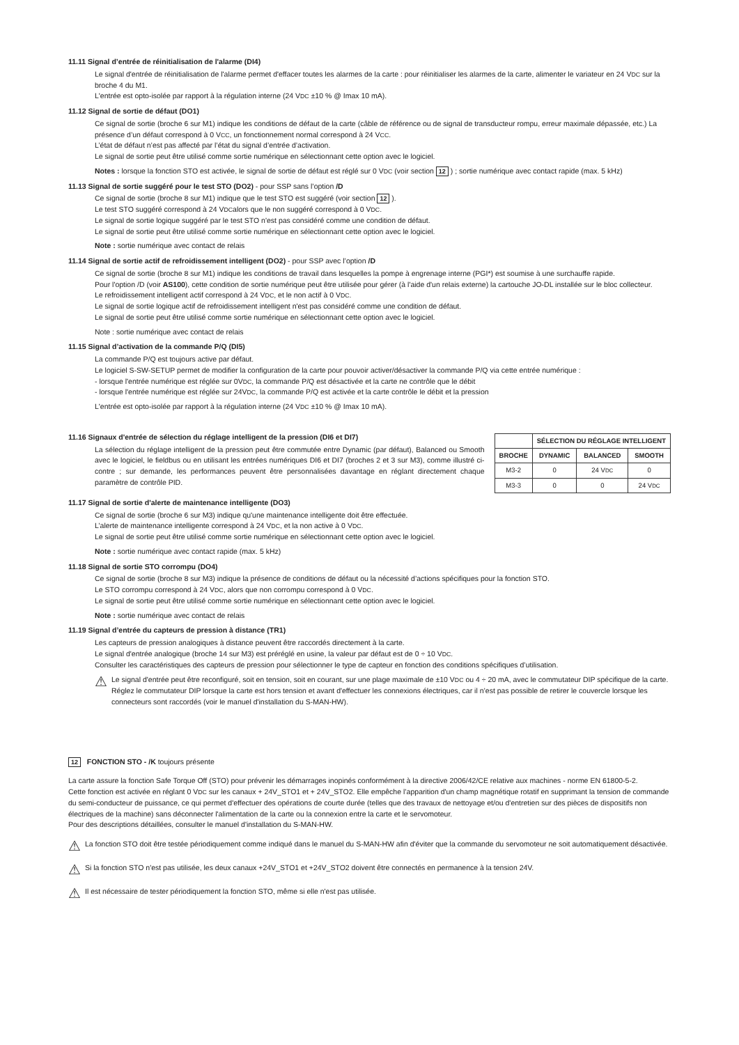11.11 Signal d’entrée de réinitialisation de l'alarme (DI4)
Le signal d'entrée de réinitialisation de l'alarme permet d'effacer toutes les alarmes de la carte : pour réinitialiser les alarmes de la carte, alimenter le variateur en 24 VDC sur la broche 4 du M1.
L'entrée est opto-isolée par rapport à la régulation interne (24 VDC ±10 % @ Imax 10 mA).
11.12 Signal de sortie de défaut (DO1)
Ce signal de sortie (broche 6 sur M1) indique les conditions de défaut de la carte (câble de référence ou de signal de transducteur rompu, erreur maximale dépassée, etc.) La présence d’un défaut correspond à 0 VCC, un fonctionnement normal correspond à 24 VCC.
L’état de défaut n’est pas affecté par l’état du signal d’entrée d’activation.
Le signal de sortie peut être utilisé comme sortie numérique en sélectionnant cette option avec le logiciel.
Notes : lorsque la fonction STO est activée, le signal de sortie de défaut est réglé sur 0 VDC (voir section 12 ) ; sortie numérique avec contact rapide (max. 5 kHz)
11.13 Signal de sortie suggéré pour le test STO (DO2) - pour SSP sans l’option /D
Ce signal de sortie (broche 8 sur M1) indique que le test STO est suggéré (voir section 12 ).
Le test STO suggéré correspond à 24 VDCalors que le non suggéré correspond à 0 VDC.
Le signal de sortie logique suggéré par le test STO n'est pas considéré comme une condition de défaut.
Le signal de sortie peut être utilisé comme sortie numérique en sélectionnant cette option avec le logiciel.
Note : sortie numérique avec contact de relais
11.14 Signal de sortie actif de refroidissement intelligent (DO2) - pour SSP avec l’option /D
Ce signal de sortie (broche 8 sur M1) indique les conditions de travail dans lesquelles la pompe à engrenage interne (PGI*) est soumise à une surchauffe rapide.
Pour l'option /D (voir AS100), cette condition de sortie numérique peut être utilisée pour gérer (à l'aide d'un relais externe) la cartouche JO-DL installée sur le bloc collecteur.
Le refroidissement intelligent actif correspond à 24 VDC, et le non actif à 0 VDC.
Le signal de sortie logique actif de refroidissement intelligent n'est pas considéré comme une condition de défaut.
Le signal de sortie peut être utilisé comme sortie numérique en sélectionnant cette option avec le logiciel.
Note : sortie numérique avec contact de relais
11.15 Signal d’activation de la commande P/Q (DI5)
La commande P/Q est toujours active par défaut.
Le logiciel S-SW-SETUP permet de modifier la configuration de la carte pour pouvoir activer/désactiver la commande P/Q via cette entrée numérique :
- lorsque l'entrée numérique est réglée sur 0VDC, la commande P/Q est désactivée et la carte ne contrôle que le débit
- lorsque l'entrée numérique est réglée sur 24VDC, la commande P/Q est activée et la carte contrôle le débit et la pression
L'entrée est opto-isolée par rapport à la régulation interne (24 VDC ±10 % @ Imax 10 mA).
11.16 Signaux d'entrée de sélection du réglage intelligent de la pression (DI6 et DI7)
La sélection du réglage intelligent de la pression peut être commutée entre Dynamic (par défaut), Balanced ou Smooth avec le logiciel, le fieldbus ou en utilisant les entrées numériques DI6 et DI7 (broches 2 et 3 sur M3), comme illustré ci-contre ; sur demande, les performances peuvent être personnalisées davantage en réglant directement chaque paramètre de contrôle PID.
| | SÉLECTION DU RÉGLAGE INTELLIGENT | | |
| --- | --- | --- | --- |
| BROCHE | DYNAMIC | BALANCED | SMOOTH |
| M3-2 | 0 | 24 V DC | 0 |
| M3-3 | 0 | 0 | 24 V DC |
11.17 Signal de sortie d'alerte de maintenance intelligente (DO3)
Ce signal de sortie (broche 6 sur M3) indique qu'une maintenance intelligente doit être effectuée.
L’alerte de maintenance intelligente correspond à 24 VDC, et la non active à 0 VDC.
Le signal de sortie peut être utilisé comme sortie numérique en sélectionnant cette option avec le logiciel.
Note : sortie numérique avec contact rapide (max. 5 kHz)
11.18 Signal de sortie STO corrompu (DO4)
Ce signal de sortie (broche 8 sur M3) indique la présence de conditions de défaut ou la nécessité d’actions spécifiques pour la fonction STO.
Le STO corrompu correspond à 24 VDC, alors que non corrompu correspond à 0 VDC.
Le signal de sortie peut être utilisé comme sortie numérique en sélectionnant cette option avec le logiciel.
Note : sortie numérique avec contact de relais
11.19 Signal d’entrée du capteurs de pression à distance (TR1)
Les capteurs de pression analogiques à distance peuvent être raccordés directement à la carte.
Le signal d'entrée analogique (broche 14 sur M3) est préréglé en usine, la valeur par défaut est de 0 ÷ 10 VDC.
Consulter les caractéristiques des capteurs de pression pour sélectionner le type de capteur en fonction des conditions spécifiques d’utilisation.
⚠
Le signal d'entrée peut être reconfiguré, soit en tension, soit en courant, sur une plage maximale de ±10 VDC ou 4 ÷ 20 mA, avec le commutateur DIP spécifique de la carte. Réglez le commutateur DIP lorsque la carte est hors tension et avant d'effectuer les connexions électriques, car il n’est pas possible de retirer le couvercle lorsque les connecteurs sont raccordés (voir le manuel d'installation du S-MAN-HW).
12 FONCTION STO - /K toujours présente
La carte assure la fonction Safe Torque Off (STO) pour prévenir les démarrages inopinés conformément à la directive 2006/42/CE relative aux machines - norme EN 61800-5-2.
Cette fonction est activée en réglant 0 VDC sur les canaux + 24V_STO1 et + 24V_STO2. Elle empêche l’apparition d'un champ magnétique rotatif en supprimant la tension de commande du semi-conducteur de puissance, ce qui permet d'effectuer des opérations de courte durée (telles que des travaux de nettoyage et/ou d'entretien sur des pièces de dispositifs non électriques de la machine) sans déconnecter l'alimentation de la carte ou la connexion entre la carte et le servomoteur.
Pour des descriptions détaillées, consulter le manuel d'installation du S-MAN-HW.
⚠
La fonction STO doit être testée périodiquement comme indiqué dans le manuel du S-MAN-HW afin d'éviter que la commande du servomoteur ne soit automatiquement désactivée.
⚠
Si la fonction STO n'est pas utilisée, les deux canaux +24V_STO1 et +24V_STO2 doivent être connectés en permanence à la tension 24V.
⚠
Il est nécessaire de tester périodiquement la fonction STO, même si elle n'est pas utilisée.